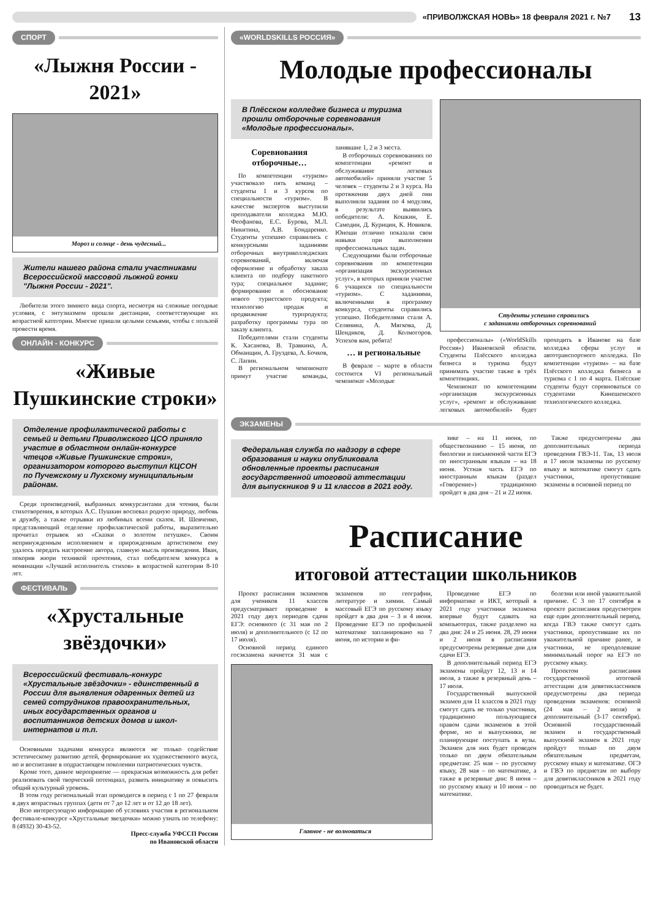«ПРИВОЛЖСКАЯ НОВЬ» 18 февраля 2021 г. №7 13
СПОРТ
«Лыжня России - 2021»
Мороз и солнце - день чудесный...
Жители нашего района стали участниками Всероссийской массовой лыжной гонки "Лыжня России - 2021".
Любители этого зимнего вида спорта, несмотря на сложные погодные условия, с энтузиазмом прошли дистанции, соответствующие их возрастной категории. Многие пришли целыми семьями, чтобы с пользой провести время.
ОНЛАЙН - КОНКУРС
«Живые Пушкинские строки»
Отделение профилактической работы с семьей и детьми Приволжского ЦСО приняло участие в областном онлайн-конкурсе чтецов «Живые Пушкинские строки», организатором которого выступил КЦСОН по Пучежскому и Лухскому муниципальным районам.
Среди произведений, выбранных конкурсантами для чтения, были стихотворения, в которых А.С. Пушкин воспевал родную природу, любовь и дружбу, а также отрывки из любимых всеми сказок. И. Шевченко, представляющий отделение профилактической работы, выразительно прочитал отрывок из «Сказки о золотом петушке». Своим непринужденным исполнением и прирожденным артистизмом ему удалось передать настроение автора, главную мысль произведения. Иван, покорив жюри техникой прочтения, стал победителем конкурса в номинации «Лучший исполнитель стихов» в возрастной категории 8-10 лет.
ФЕСТИВАЛЬ
«Хрустальные звёздочки»
Всероссийский фестиваль-конкурс «Хрустальные звёздочки» - единственный в России для выявления одаренных детей из семей сотрудников правоохранительных, иных государственных органов и воспитанников детских домов и школ-интернатов и т.п.
Основными задачами конкурса являются не только содействие эстетическому развитию детей, формирование их художественного вкуса, но и воспитание в подрастающем поколении патриотических чувств.
Кроме того, данное мероприятие — прекрасная возможность для ребят реализовать свой творческий потенциал, развить инициативу и повысить общий культурный уровень.
В этом году региональный этап проводится в период с 1 по 27 февраля в двух возрастных группах (дети от 7 до 12 лет и от 12 до 18 лет).
Всю интересующую информацию об условиях участия в региональном фестивале-конкурсе «Хрустальные звездочки» можно узнать по телефону: 8 (4932) 30-43-52.
Пресс-служба УФССП России
по Ивановской области
«WORLDSKILLS РОССИЯ»
Молодые профессионалы
В Плёсском колледже бизнеса и туризма прошли отборочные соревнования «Молодые профессионалы».
Соревнования отборочные…
По компетенции «туризм» участвовало пять команд – студенты 1 и 3 курсов по специальности «туризм». В качестве экспертов выступили преподаватели колледжа М.Ю. Феофанова, Е.С. Бурова, М.Л. Никитина, А.В. Бондаренко. Студенты успешно справились с конкурсными заданиями отборочных внутриколледжских соревнований, включая оформление и обработку заказа клиента по подбору пакетного тура; специальное задание; формирование и обоснование нового туристского продукта; технологию продаж и продвижение турпродукта; разработку программы тура по заказу клиента.
Победителями стали студенты К. Хасанова, В. Травкина, А. Обманщин, А. Груздева, А. Бочков, С. Лапин.
В региональном чемпионате примут участие команды, занявшие 1, 2 и 3 места.
В отборочных соревнованиях по компетенции «ремонт и обслуживание легковых автомобилей» приняли участие 5 человек – студенты 2 и 3 курса. На протяжении двух дней они выполняли задания по 4 модулям, в результате выявились победители: А. Кошкин, Е. Самодин, Д. Курицин, К. Новиков. Юноши отлично показали свои навыки при выполнении профессиональных задач.
Следующими были отборочные соревнования по компетенции «организация экскурсионных услуг», в которых приняли участие 6 учащихся по специальности «туризм». С заданиями, включенными в программу конкурса, студенты справились успешно. Победителями стали А. Селянина, А. Мягкова, Д. Шендиков, Д. Колмогоров. Успехов вам, ребята!
… и региональные
В феврале – марте в области состоится VI региональный чемпионат «Молодые
Студенты успешно справились
с заданиями отборочных соревнований
профессионалы» («WorldSkills Россия») Ивановской области. Студенты Плёсского колледжа бизнеса и туризма будут принимать участие также в трёх компетенциях.
Чемпионат по компетенциям «организация экскурсионных услуг», «ремонт и обслуживание легковых автомобилей» будет проходить в Иванове на базе колледжа сферы услуг и автотранспортного колледжа. По компетенции «туризм» – на базе Плёсского колледжа бизнеса и туризма с 1 по 4 марта. Плёсские студенты будут соревноваться со студентами Кинешемского технологического колледжа.
ЭКЗАМЕНЫ
Федеральная служба по надзору в сфере образования и науки опубликовала обновленные проекты расписания государственной итоговой аттестации для выпускников 9 и 11 классов в 2021 году.
зике – на 11 июня, по обществознанию – 15 июня, по биологии и письменной части ЕГЭ по иностранным языкам – на 18 июня. Устная часть ЕГЭ по иностранным языкам (раздел «Говорение») традиционно пройдет в два дня – 21 и 22 июня.
Также предусмотрены два дополнительных периода проведения ГВЭ-11. Так, 13 июля и 17 июля экзамены по русскому языку и математике смогут сдать участники, пропустившие экзамены в основной период по
Расписание
итоговой аттестации школьников
Проект расписания экзаменов для учеников 11 классов предусматривает проведение в 2021 году двух периодов сдачи ЕГЭ: основного (с 31 мая по 2 июля) и дополнительного (с 12 по 17 июля).
Основной период единого госэкзамена начнется 31 мая с экзаменов по географии, литературе и химии. Самый массовый ЕГЭ по русскому языку пройдет в два дня – 3 и 4 июня. Проведение ЕГЭ по профильной математике запланировано на 7 июня, по истории и фи-
Главное - не волноваться
Проведение ЕГЭ по информатике и ИКТ, который в 2021 году участники экзамена впервые будут сдавать на компьютерах, также разделено на два дня: 24 и 25 июня. 28, 29 июня и 2 июля в расписании предусмотрены резервные дни для сдачи ЕГЭ.
В дополнительный период ЕГЭ экзамены пройдут 12, 13 и 14 июля, а также в резервный день – 17 июля.
Государственный выпускной экзамен для 11 классов в 2021 году смогут сдать не только участники, традиционно пользующиеся правом сдачи экзаменов в этой форме, но и выпускники, не планирующие поступать в вузы. Экзамен для них будет проведен только по двум обязательным предметам: 25 мая – по русскому языку, 28 мая – по математике, а также в резервные дни: 8 июня – по русскому языку и 10 июня – по математике.
болезни или иной уважительной причине. С 3 по 17 сентября в проекте расписания предусмотрен еще один дополнительный период, когда ГВЭ также смогут сдать участники, пропустившие их по уважительной причине ранее, и участники, не преодолевшие минимальный порог на ЕГЭ по русскому языку.
Проектом расписания государственной итоговой аттестации для девятиклассников предусмотрены два периода проведения экзаменов: основной (24 мая – 2 июля) и дополнительный (3-17 сентября). Основной государственный экзамен и государственный выпускной экзамен в 2021 году пройдут только по двум обязательным предметам, русскому языку и математике. ОГЭ и ГВЭ по предметам по выбору для девятиклассников в 2021 году проводиться не будет.